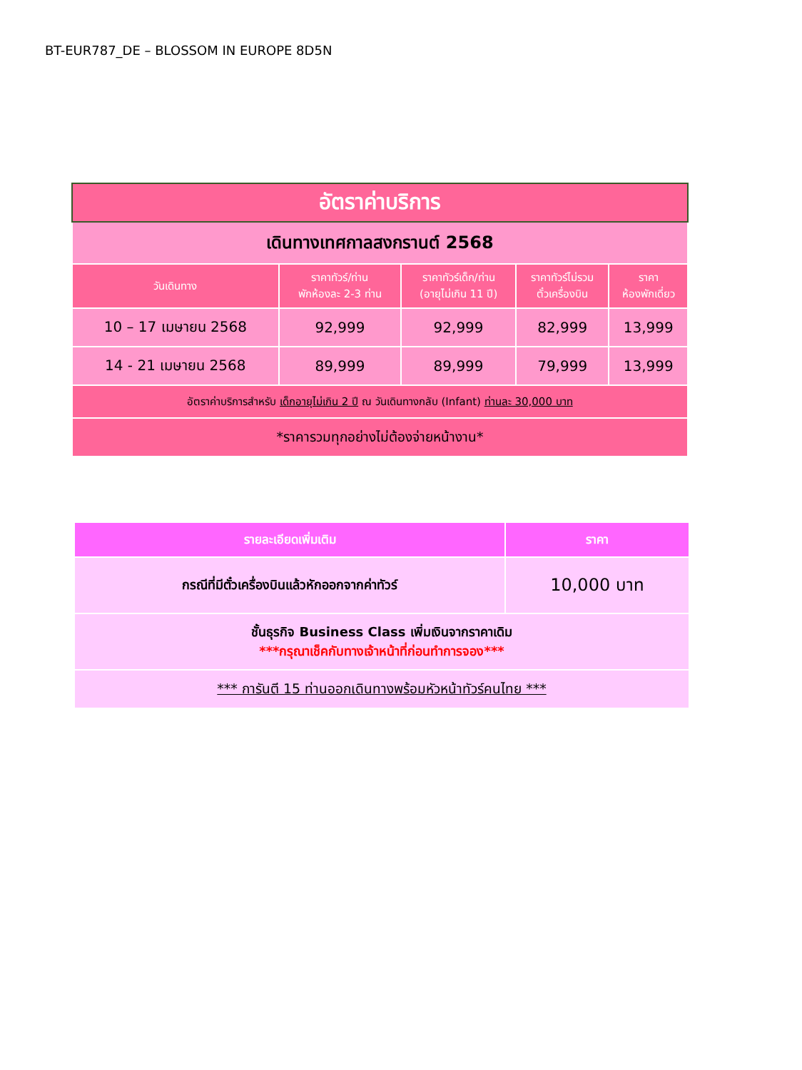BT-EUR787_DE – BLOSSOM IN EUROPE 8D5N
| อัตราค่าบริการ | | | | |
| เดินทางเทศกาลสงกรานต์ 2568 | | | | |
| วันเดินทาง | ราคาทัวร์/ท่าน พักห้องละ 2-3 ท่าน | ราคาทัวร์เด็ก/ท่าน (อายุไม่เกิน 11 ปี) | ราคาทัวร์ไม่รวม ตั๋วเครื่องบิน | ราคา ห้องพักเดี่ยว |
| 10 – 17 เมษายน 2568 | 92,999 | 92,999 | 82,999 | 13,999 |
| 14 - 21 เมษายน 2568 | 89,999 | 89,999 | 79,999 | 13,999 |
| อัตราค่าบริการสำหรับ เด็กอายุไม่เกิน 2 ปี ณ วันเดินทางกลับ (Infant) ท่านละ 30,000 บาท | | | | |
| *ราคารวมทุกอย่างไม่ต้องจ่ายหน้างาน* | | | | |
| รายละเอียดเพิ่มเติม | ราคา |
| --- | --- |
| กรณีที่มีตั๋วเครื่องบินแล้วหักออกจากค่าทัวร์ | 10,000 บาท |
| ชั้นธุรกิจ Business Class เพิ่มเงินจากราคาเดิม ***กรุณาเช็คกับทางเจ้าหน้าที่ก่อนทำการจอง*** | |
| *** การันตี 15 ท่านออกเดินทางพร้อมหัวหน้าทัวร์คนไทย *** | |